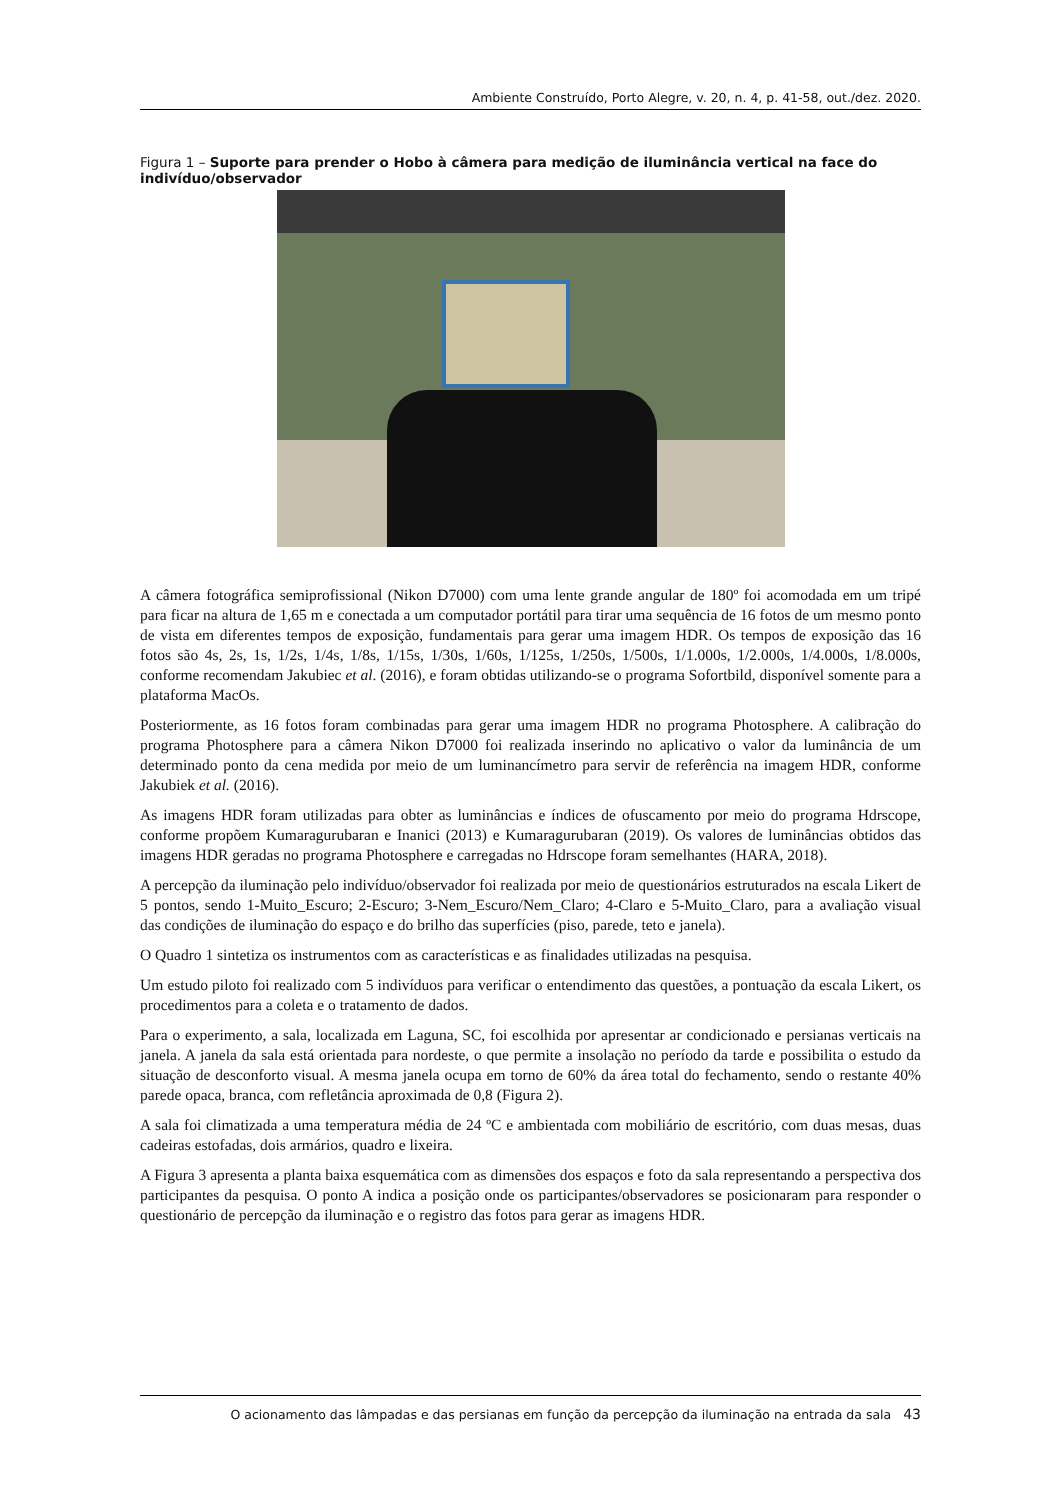Ambiente Construído, Porto Alegre, v. 20, n. 4, p. 41-58, out./dez. 2020.
Figura 1 – Suporte para prender o Hobo à câmera para medição de iluminância vertical na face do indivíduo/observador
A câmera fotográfica semiprofissional (Nikon D7000) com uma lente grande angular de 180º foi acomodada em um tripé para ficar na altura de 1,65 m e conectada a um computador portátil para tirar uma sequência de 16 fotos de um mesmo ponto de vista em diferentes tempos de exposição, fundamentais para gerar uma imagem HDR. Os tempos de exposição das 16 fotos são 4s, 2s, 1s, 1/2s, 1/4s, 1/8s, 1/15s, 1/30s, 1/60s, 1/125s, 1/250s, 1/500s, 1/1.000s, 1/2.000s, 1/4.000s, 1/8.000s, conforme recomendam Jakubiec et al. (2016), e foram obtidas utilizando-se o programa Sofortbild, disponível somente para a plataforma MacOs.
Posteriormente, as 16 fotos foram combinadas para gerar uma imagem HDR no programa Photosphere. A calibração do programa Photosphere para a câmera Nikon D7000 foi realizada inserindo no aplicativo o valor da luminância de um determinado ponto da cena medida por meio de um luminancímetro para servir de referência na imagem HDR, conforme Jakubiek et al. (2016).
As imagens HDR foram utilizadas para obter as luminâncias e índices de ofuscamento por meio do programa Hdrscope, conforme propõem Kumaragurubaran e Inanici (2013) e Kumaragurubaran (2019). Os valores de luminâncias obtidos das imagens HDR geradas no programa Photosphere e carregadas no Hdrscope foram semelhantes (HARA, 2018).
A percepção da iluminação pelo indivíduo/observador foi realizada por meio de questionários estruturados na escala Likert de 5 pontos, sendo 1-Muito_Escuro; 2-Escuro; 3-Nem_Escuro/Nem_Claro; 4-Claro e 5-Muito_Claro, para a avaliação visual das condições de iluminação do espaço e do brilho das superfícies (piso, parede, teto e janela).
O Quadro 1 sintetiza os instrumentos com as características e as finalidades utilizadas na pesquisa.
Um estudo piloto foi realizado com 5 indivíduos para verificar o entendimento das questões, a pontuação da escala Likert, os procedimentos para a coleta e o tratamento de dados.
Para o experimento, a sala, localizada em Laguna, SC, foi escolhida por apresentar ar condicionado e persianas verticais na janela. A janela da sala está orientada para nordeste, o que permite a insolação no período da tarde e possibilita o estudo da situação de desconforto visual. A mesma janela ocupa em torno de 60% da área total do fechamento, sendo o restante 40% parede opaca, branca, com refletância aproximada de 0,8 (Figura 2).
A sala foi climatizada a uma temperatura média de 24 ºC e ambientada com mobiliário de escritório, com duas mesas, duas cadeiras estofadas, dois armários, quadro e lixeira.
A Figura 3 apresenta a planta baixa esquemática com as dimensões dos espaços e foto da sala representando a perspectiva dos participantes da pesquisa. O ponto A indica a posição onde os participantes/observadores se posicionaram para responder o questionário de percepção da iluminação e o registro das fotos para gerar as imagens HDR.
O acionamento das lâmpadas e das persianas em função da percepção da iluminação na entrada da sala 43